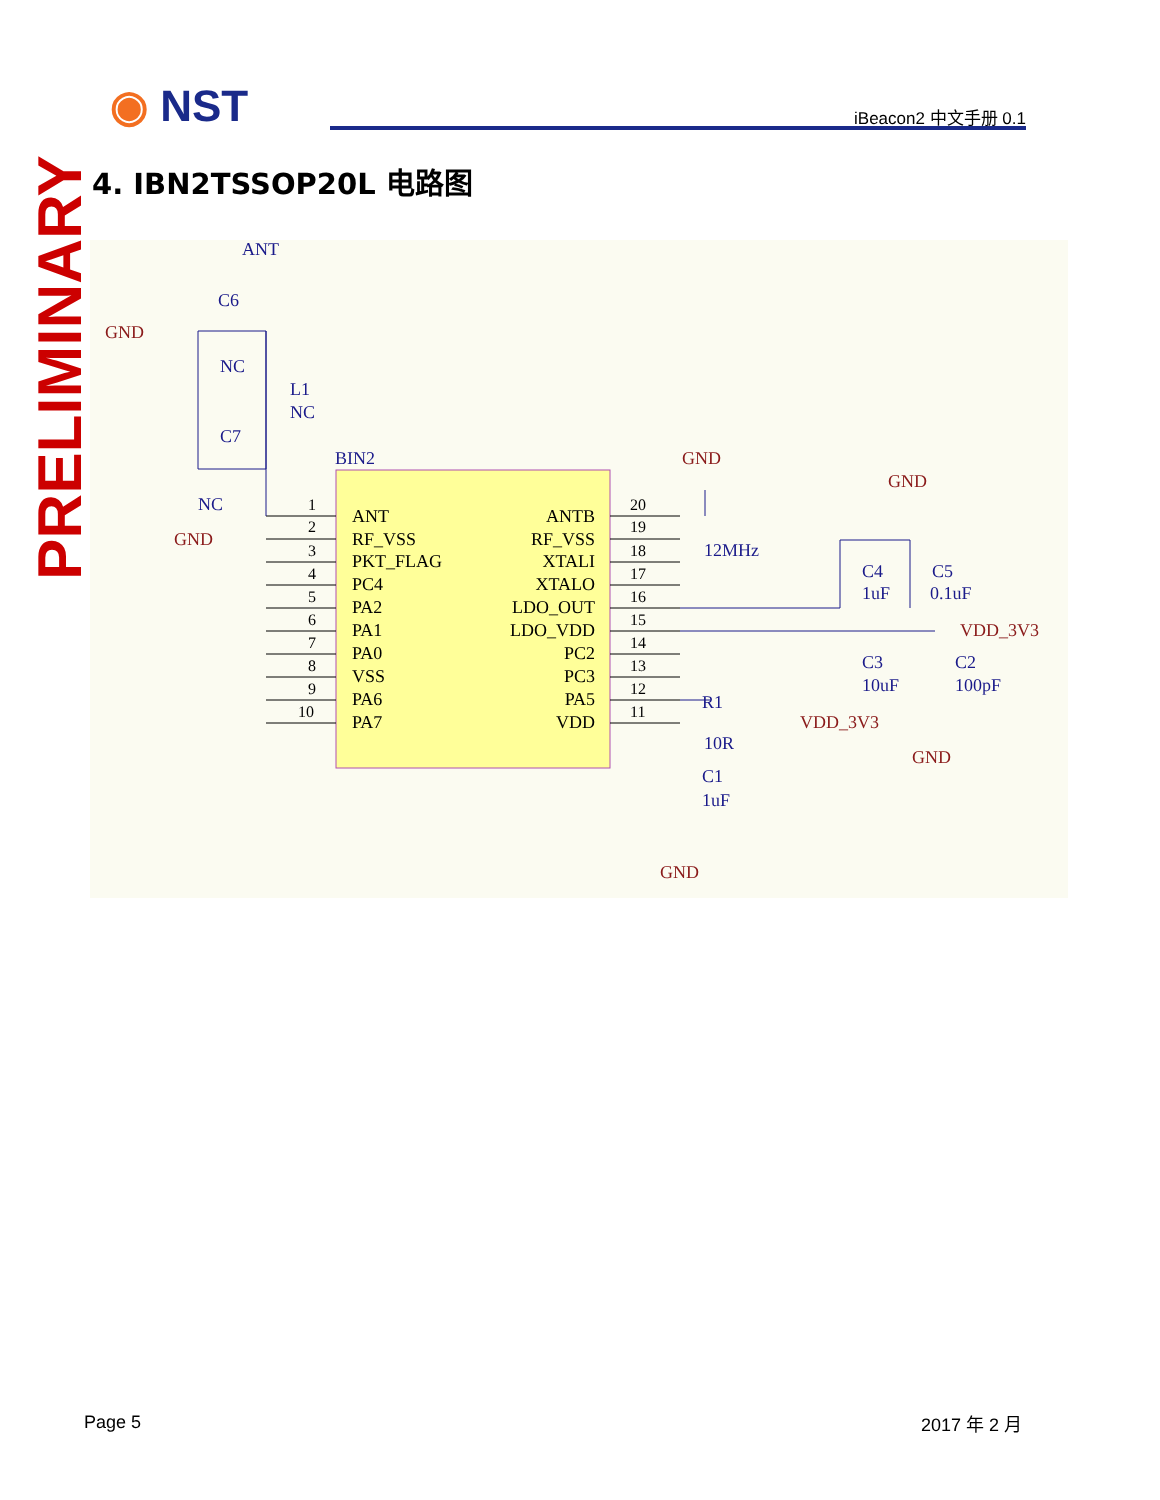◉ NST iBeacon2 中文手册 0.1
PRELIMINARY
4. IBN2TSSOP20L 电路图
ANT
RF_VSS
PKT_FLAG
PC4
PA2
PA1
PA0
VSS
PA6
PA7
ANTB
RF_VSS
XTALI
XTALO
LDO_OUT
LDO_VDD
PC2
PC3
PA5
VDD
1
2
3
4
5
6
7
8
9
10
20
19
18
17
16
15
14
13
12
11
ANT
C6
NC
L1
NC
C7
NC
BIN2
12MHz
C4
1uF
C5
0.1uF
C3
10uF
C2
100pF
R1
10R
C1
1uF
GND
GND
GND
GND
VDD_3V3
VDD_3V3
GND
GND
Page 5 2017 年 2 月